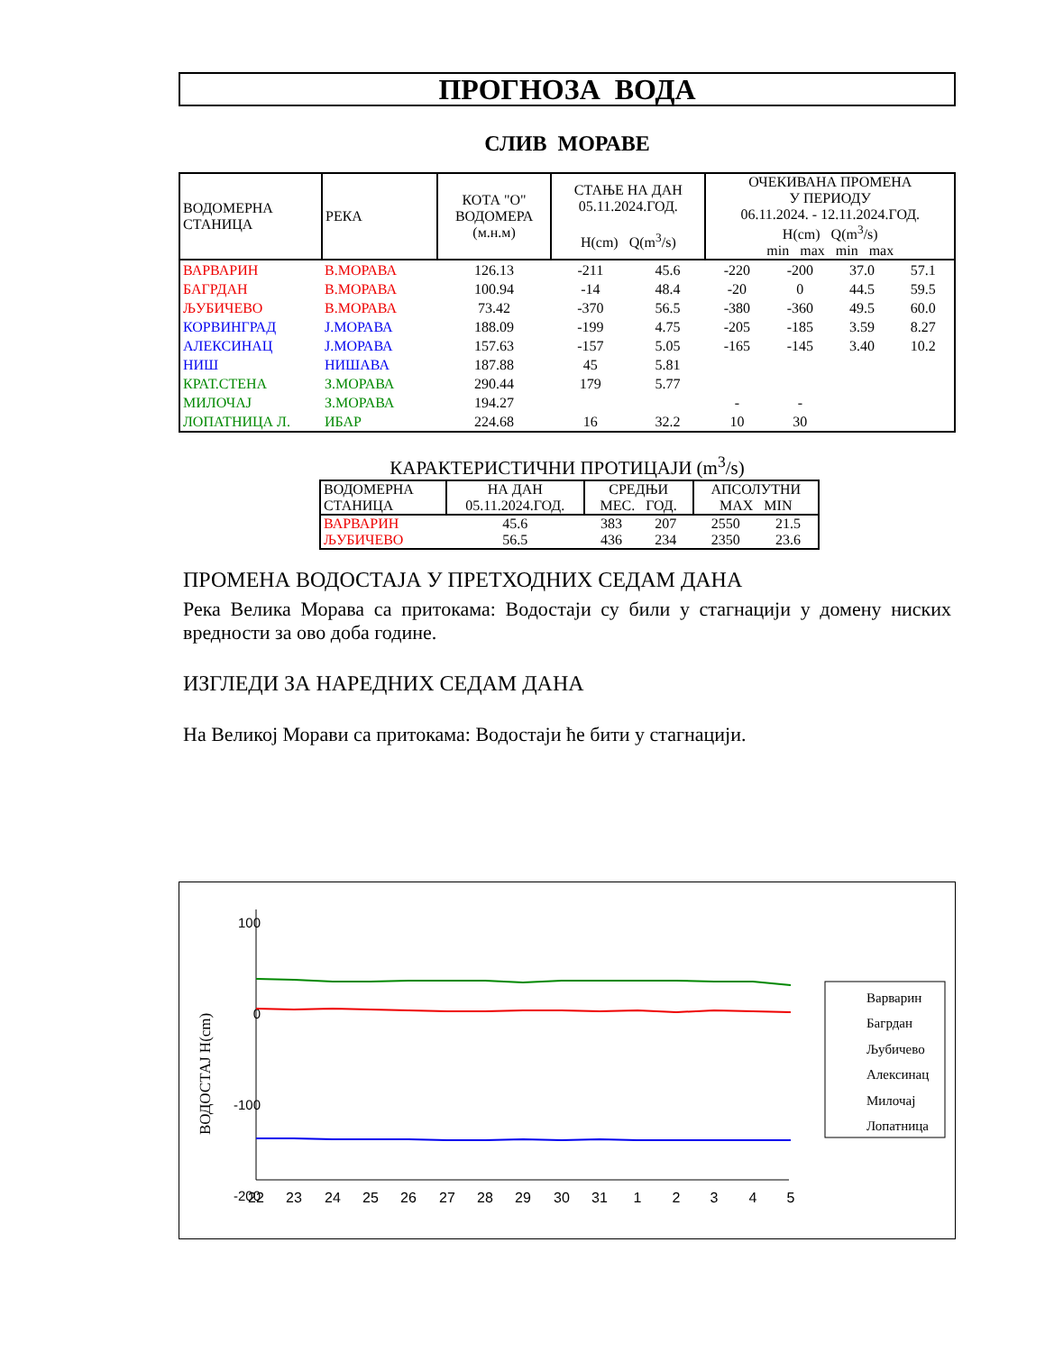ПРОГНОЗА ВОДА
СЛИВ МОРАВЕ
| ВОДОМЕРНА СТАНИЦА | РЕКА | КОТА "О" ВОДОМЕРА (м.н.м) | СТАЊЕ НА ДАН 05.11.2024.ГОД. H(cm) Q(m<sup>3</sup>/s) | | ОЧЕКИВАНА ПРОМЕНА У ПЕРИОДУ 06.11.2024. - 12.11.2024.ГОД. H(cm) Q(m<sup>3</sup>/s) min max min max | | | |
| --- | --- | --- | --- | --- | --- | --- | --- | --- |
| ВАРВАРИН | В.МОРАВА | 126.13 | -211 | 45.6 | -220 | -200 | 37.0 | 57.1 |
| БАГРДАН | В.МОРАВА | 100.94 | -14 | 48.4 | -20 | 0 | 44.5 | 59.5 |
| ЉУБИЧЕВО | В.МОРАВА | 73.42 | -370 | 56.5 | -380 | -360 | 49.5 | 60.0 |
| КОРВИНГРАД | J.МОРАВА | 188.09 | -199 | 4.75 | -205 | -185 | 3.59 | 8.27 |
| АЛЕКСИНАЦ | J.МОРАВА | 157.63 | -157 | 5.05 | -165 | -145 | 3.40 | 10.2 |
| НИШ | НИШАВА | 187.88 | 45 | 5.81 | | | | |
| КРАТ.СТЕНА | З.МОРАВА | 290.44 | 179 | 5.77 | | | | |
| МИЛОЧАЈ | З.МОРАВА | 194.27 | | | - | - | | |
| ЛОПАТНИЦА Л. | ИБАР | 224.68 | 16 | 32.2 | 10 | 30 | | |
КАРАКТЕРИСТИЧНИ ПРОТИЦАЈИ (m<sup>3</sup>/s)
| ВОДОМЕРНА СТАНИЦА | НА ДАН 05.11.2024.ГОД. | СРЕДЊИ МЕС. ГОД. | | АПСОЛУТНИ MAX MIN | |
| --- | --- | --- | --- | --- | --- |
| ВАРВАРИН | 45.6 | 383 | 207 | 2550 | 21.5 |
| ЉУБИЧЕВО | 56.5 | 436 | 234 | 2350 | 23.6 |
ПРОМЕНА ВОДОСТАЈА У ПРЕТХОДНИХ СЕДАМ ДАНА
Река Велика Морава са притокама: Водостаји су били у стагнацији у домену ниских вредности за ово доба године.
ИЗГЛЕДИ ЗА НАРЕДНИХ СЕДАМ ДАНА
На Великој Морави са притокама: Водостаји ће бити у стагнацији.
100
0
-100
-200
ВОДОСТАЈ H(cm)
22
23
24
25
26
27
28
29
30
31
1
2
3
4
5
Варварин
Багрдан
Љубичево
Алексинац
Милочај
Лопатница